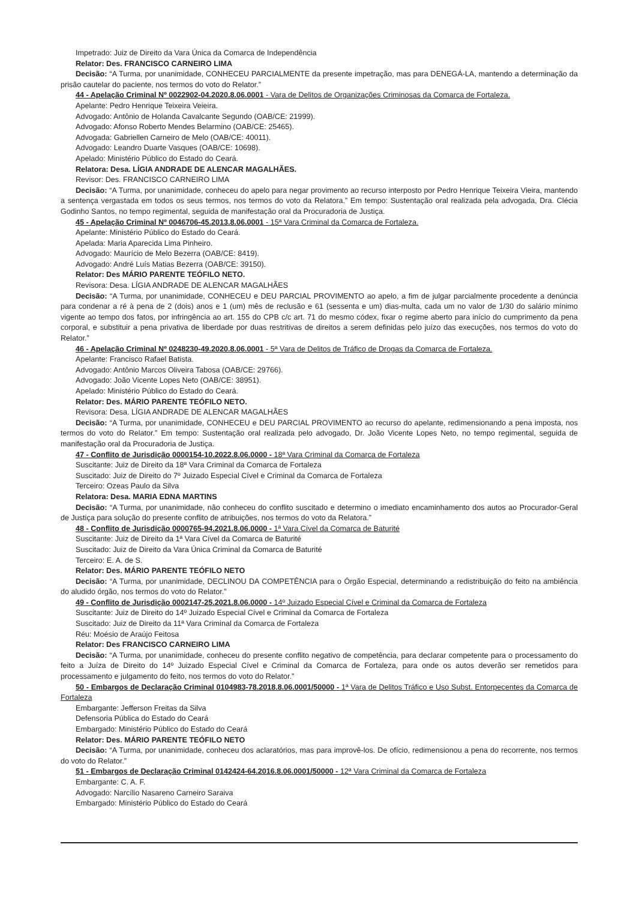Impetrado: Juiz de Direito da Vara Única da Comarca de Independência
Relator: Des. FRANCISCO CARNEIRO LIMA
Decisão: “A Turma, por unanimidade, CONHECEU PARCIALMENTE da presente impetração, mas para DENEGÁ-LA, mantendo a determinação da prisão cautelar do paciente, nos termos do voto do Relator.”
44 - Apelação Criminal Nº 0022902-04.2020.8.06.0001 - Vara de Delitos de Organizações Criminosas da Comarca de Fortaleza.
Apelante: Pedro Henrique Teixeira Veieira.
Advogado: Antônio de Holanda Cavalcante Segundo (OAB/CE: 21999).
Advogado: Afonso Roberto Mendes Belarmino (OAB/CE: 25465).
Advogada: Gabriellen Carneiro de Melo (OAB/CE: 40011).
Advogado: Leandro Duarte Vasques (OAB/CE: 10698).
Apelado: Ministério Público do Estado do Ceará.
Relatora: Desa. LÍGIA ANDRADE DE ALENCAR MAGALHÃES.
Revisor: Des. FRANCISCO CARNEIRO LIMA
Decisão: “A Turma, por unanimidade, conheceu do apelo para negar provimento ao recurso interposto por Pedro Henrique Teixeira Vieira, mantendo a sentença vergastada em todos os seus termos, nos termos do voto da Relatora.” Em tempo: Sustentação oral realizada pela advogada, Dra. Clécia Godinho Santos, no tempo regimental, seguida de manifestação oral da Procuradoria de Justiça.
45 - Apelação Criminal Nº 0046706-45.2013.8.06.0001 - 15ª Vara Criminal da Comarca de Fortaleza.
Apelante: Ministério Público do Estado do Ceará.
Apelada: Maria Aparecida Lima Pinheiro.
Advogado: Maurício de Melo Bezerra (OAB/CE: 8419).
Advogado: André Luís Matias Bezerra (OAB/CE: 39150).
Relator: Des MÁRIO PARENTE TEÓFILO NETO.
Revisora: Desa. LÍGIA ANDRADE DE ALENCAR MAGALHÃES
Decisão: “A Turma, por unanimidade, CONHECEU e DEU PARCIAL PROVIMENTO ao apelo, a fim de julgar parcialmente procedente a denúncia para condenar a ré à pena de 2 (dois) anos e 1 (um) mês de reclusão e 61 (sessenta e um) dias-multa, cada um no valor de 1/30 do salário mínimo vigente ao tempo dos fatos, por infringência ao art. 155 do CPB c/c art. 71 do mesmo códex, fixar o regime aberto para início do cumprimento da pena corporal, e substituir a pena privativa de liberdade por duas restritivas de direitos a serem definidas pelo juízo das execuções, nos termos do voto do Relator.”
46 - Apelação Criminal Nº 0248230-49.2020.8.06.0001 - 5ª Vara de Delitos de Tráfico de Drogas da Comarca de Fortaleza.
Apelante: Francisco Rafael Batista.
Advogado: Antônio Marcos Oliveira Tabosa (OAB/CE: 29766).
Advogado: João Vicente Lopes Neto (OAB/CE: 38951).
Apelado: Ministério Público do Estado do Ceará.
Relator: Des. MÁRIO PARENTE TEÓFILO NETO.
Revisora: Desa. LÍGIA ANDRADE DE ALENCAR MAGALHÃES
Decisão: “A Turma, por unanimidade, CONHECEU e DEU PARCIAL PROVIMENTO ao recurso do apelante, redimensionando a pena imposta, nos termos do voto do Relator.” Em tempo: Sustentação oral realizada pelo advogado, Dr. João Vicente Lopes Neto, no tempo regimental, seguida de manifestação oral da Procuradoria de Justiça.
47 - Conflito de Jurisdição 0000154-10.2022.8.06.0000 - 18ª Vara Criminal da Comarca de Fortaleza
Suscitante: Juiz de Direito da 18ª Vara Criminal da Comarca de Fortaleza
Suscitado: Juiz de Direito do 7º Juizado Especial Cível e Criminal da Comarca de Fortaleza
Terceiro: Ozeas Paulo da Silva
Relatora: Desa. MARIA EDNA MARTINS
Decisão: “A Turma, por unanimidade, não conheceu do conflito suscitado e determino o imediato encaminhamento dos autos ao Procurador-Geral de Justiça para solução do presente conflito de atribuições, nos termos do voto da Relatora.”
48 - Conflito de Jurisdição 0000765-94.2021.8.06.0000 - 1ª Vara Cível da Comarca de Baturité
Suscitante: Juiz de Direito da 1ª Vara Cível da Comarca de Baturité
Suscitado: Juiz de Direito da Vara Única Criminal da Comarca de Baturité
Terceiro: E. A. de S.
Relator: Des. MÁRIO PARENTE TEÓFILO NETO
Decisão: “A Turma, por unanimidade, DECLINOU DA COMPETÊNCIA para o Órgão Especial, determinando a redistribuição do feito na ambiência do aludido órgão, nos termos do voto do Relator.”
49 - Conflito de Jurisdição 0002147-25.2021.8.06.0000 - 14º Juizado Especial Cível e Criminal da Comarca de Fortaleza
Suscitante: Juiz de Direito do 14º Juizado Especial Cível e Criminal da Comarca de Fortaleza
Suscitado: Juiz de Direito da 11ª Vara Criminal da Comarca de Fortaleza
Réu: Moésio de Araújo Feitosa
Relator: Des FRANCISCO CARNEIRO LIMA
Decisão: “A Turma, por unanimidade, conheceu do presente conflito negativo de competência, para declarar competente para o processamento do feito a Juíza de Direito do 14º Juizado Especial Cível e Criminal da Comarca de Fortaleza, para onde os autos deverão ser remetidos para processamento e julgamento do feito, nos termos do voto do Relator.”
50 - Embargos de Declaração Criminal 0104983-78.2018.8.06.0001/50000 - 1ª Vara de Delitos Tráfico e Uso Subst. Entorpecentes da Comarca de Fortaleza
Embargante: Jefferson Freitas da Silva
Defensoria Pública do Estado do Ceará
Embargado: Ministério Público do Estado do Ceará
Relator: Des. MÁRIO PARENTE TEÓFILO NETO
Decisão: “A Turma, por unanimidade, conheceu dos aclaratórios, mas para improvê-los. De ofício, redimensionou a pena do recorrente, nos termos do voto do Relator.”
51 - Embargos de Declaração Criminal 0142424-64.2016.8.06.0001/50000 - 12ª Vara Criminal da Comarca de Fortaleza
Embargante: C. A. F.
Advogado: Narcílio Nasareno Carneiro Saraiva
Embargado: Ministério Público do Estado do Ceará